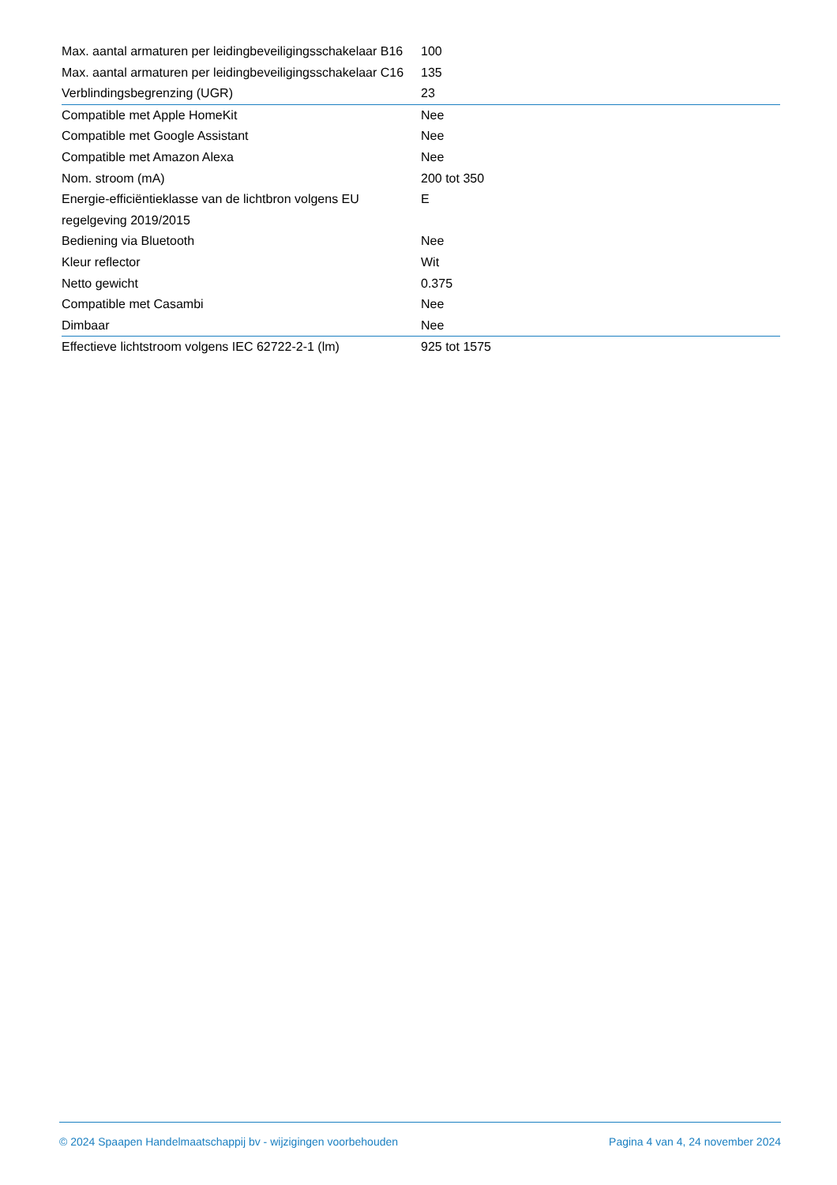| Max. aantal armaturen per leidingbeveiligingsschakelaar B16 | 100 |
| Max. aantal armaturen per leidingbeveiligingsschakelaar C16 | 135 |
| Verblindingsbegrenzing (UGR) | 23 |
| Compatible met Apple HomeKit | Nee |
| Compatible met Google Assistant | Nee |
| Compatible met Amazon Alexa | Nee |
| Nom. stroom (mA) | 200 tot 350 |
| Energie-efficiëntieklasse van de lichtbron volgens EU regelgeving 2019/2015 | E |
| Bediening via Bluetooth | Nee |
| Kleur reflector | Wit |
| Netto gewicht | 0.375 |
| Compatible met Casambi | Nee |
| Dimbaar | Nee |
| Effectieve lichtstroom volgens IEC 62722-2-1 (lm) | 925 tot 1575 |
© 2024 Spaapen Handelmaatschappij bv - wijzigingen voorbehouden Pagina 4 van 4, 24 november 2024